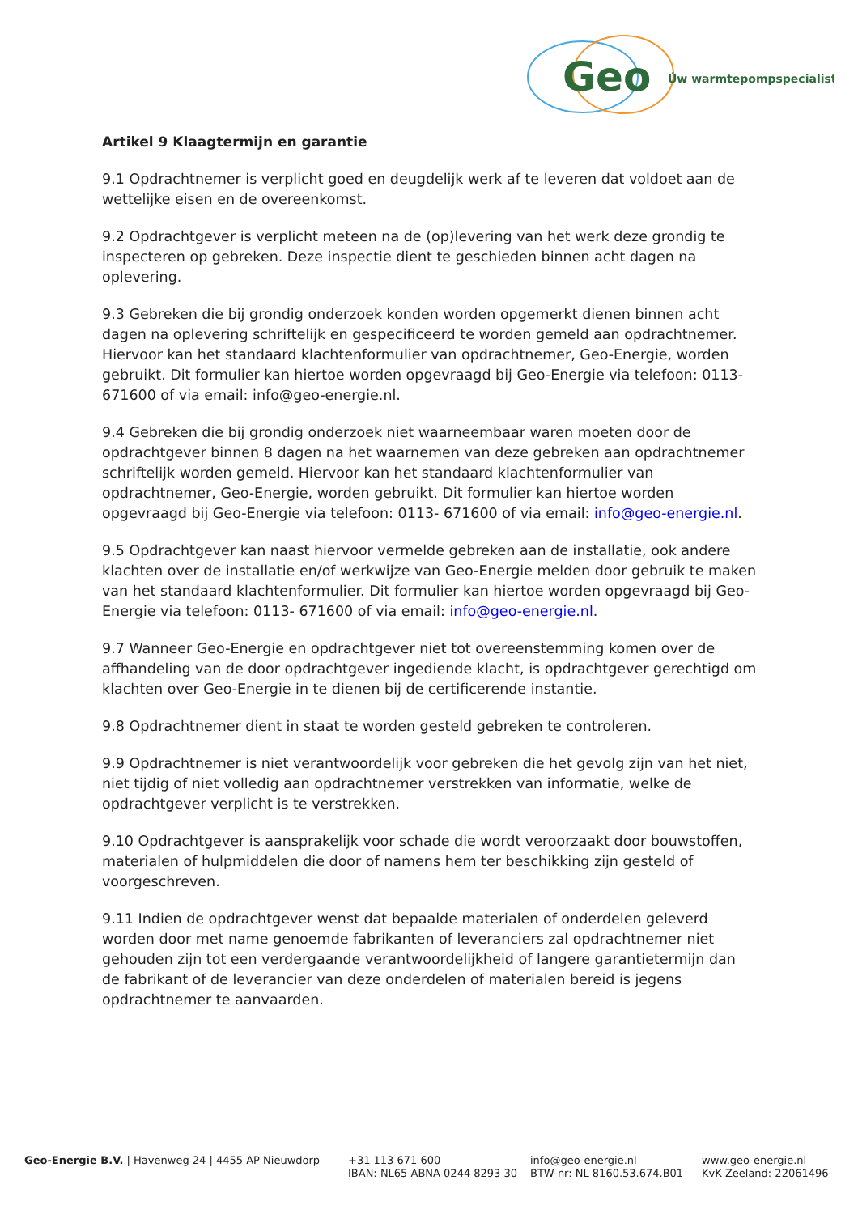Geo
Úw warmtepompspecialist
Artikel 9 Klaagtermijn en garantie
9.1 Opdrachtnemer is verplicht goed en deugdelijk werk af te leveren dat voldoet aan de wettelijke eisen en de overeenkomst.
9.2 Opdrachtgever is verplicht meteen na de (op)levering van het werk deze grondig te inspecteren op gebreken. Deze inspectie dient te geschieden binnen acht dagen na oplevering.
9.3 Gebreken die bij grondig onderzoek konden worden opgemerkt dienen binnen acht dagen na oplevering schriftelijk en gespecificeerd te worden gemeld aan opdrachtnemer. Hiervoor kan het standaard klachtenformulier van opdrachtnemer, Geo-Energie, worden gebruikt. Dit formulier kan hiertoe worden opgevraagd bij Geo-Energie via telefoon: 0113- 671600 of via email: info@geo-energie.nl.
9.4 Gebreken die bij grondig onderzoek niet waarneembaar waren moeten door de opdrachtgever binnen 8 dagen na het waarnemen van deze gebreken aan opdrachtnemer schriftelijk worden gemeld. Hiervoor kan het standaard klachtenformulier van opdrachtnemer, Geo-Energie, worden gebruikt. Dit formulier kan hiertoe worden opgevraagd bij Geo-Energie via telefoon: 0113- 671600 of via email: info@geo-energie.nl.
9.5 Opdrachtgever kan naast hiervoor vermelde gebreken aan de installatie, ook andere klachten over de installatie en/of werkwijze van Geo-Energie melden door gebruik te maken van het standaard klachtenformulier. Dit formulier kan hiertoe worden opgevraagd bij Geo-Energie via telefoon: 0113- 671600 of via email: info@geo-energie.nl.
9.7 Wanneer Geo-Energie en opdrachtgever niet tot overeenstemming komen over de affhandeling van de door opdrachtgever ingediende klacht, is opdrachtgever gerechtigd om klachten over Geo-Energie in te dienen bij de certificerende instantie.
9.8 Opdrachtnemer dient in staat te worden gesteld gebreken te controleren.
9.9 Opdrachtnemer is niet verantwoordelijk voor gebreken die het gevolg zijn van het niet, niet tijdig of niet volledig aan opdrachtnemer verstrekken van informatie, welke de opdrachtgever verplicht is te verstrekken.
9.10 Opdrachtgever is aansprakelijk voor schade die wordt veroorzaakt door bouwstoffen, materialen of hulpmiddelen die door of namens hem ter beschikking zijn gesteld of voorgeschreven.
9.11 Indien de opdrachtgever wenst dat bepaalde materialen of onderdelen geleverd worden door met name genoemde fabrikanten of leveranciers zal opdrachtnemer niet gehouden zijn tot een verdergaande verantwoordelijkheid of langere garantietermijn dan de fabrikant of de leverancier van deze onderdelen of materialen bereid is jegens opdrachtnemer te aanvaarden.
Geo-Energie B.V. | Havenweg 24 | 4455 AP Nieuwdorp +31 113 671 600
IBAN: NL65 ABNA 0244 8293 30
info@geo-energie.nl
BTW-nr: NL 8160.53.674.B01
www.geo-energie.nl
KvK Zeeland: 22061496